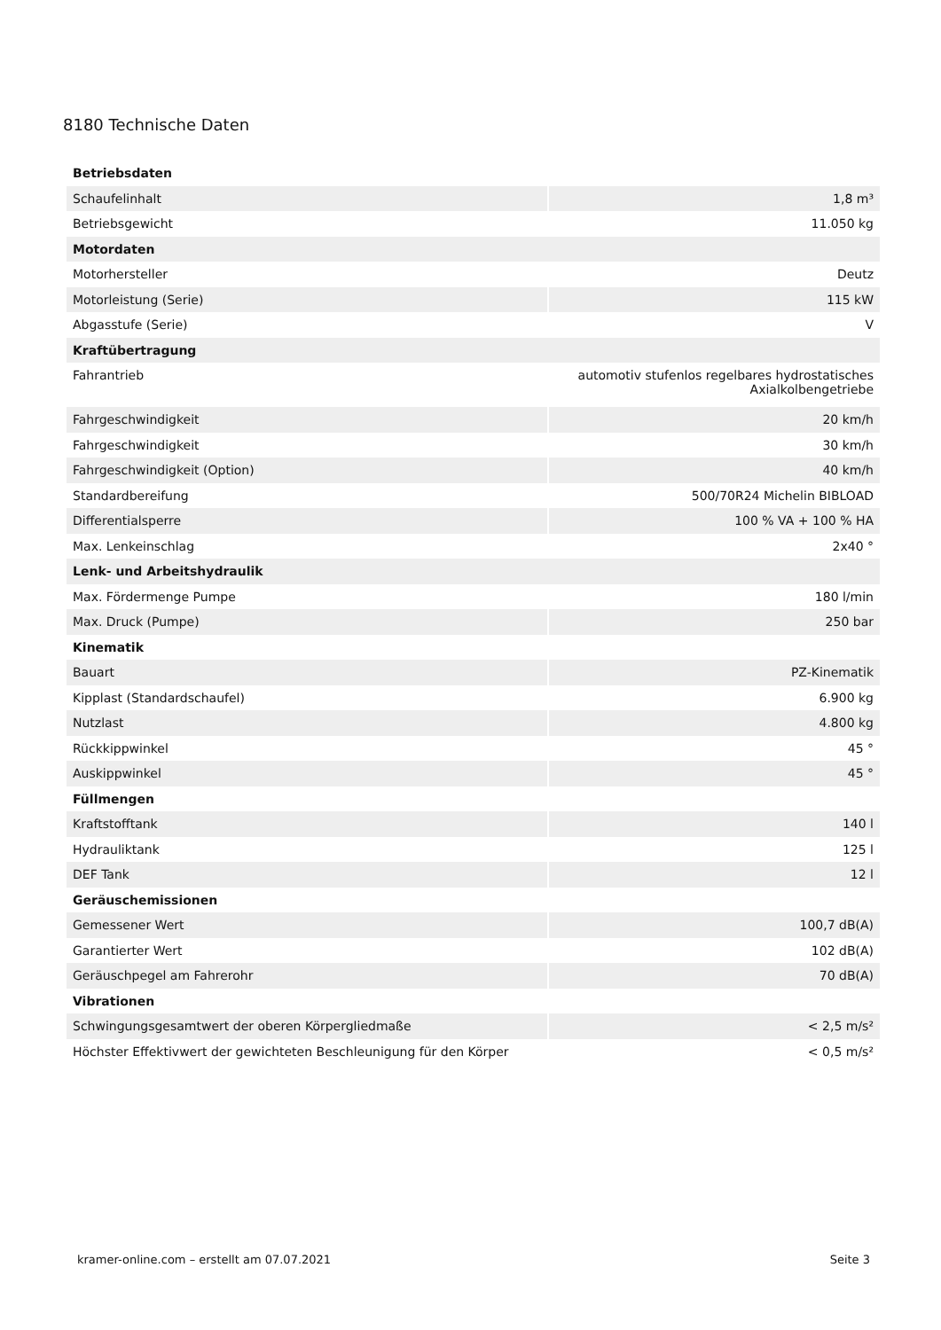8180 Technische Daten
| Betriebsdaten | |
| Schaufelinhalt | 1,8 m³ |
| Betriebsgewicht | 11.050 kg |
| Motordaten | |
| Motorhersteller | Deutz |
| Motorleistung (Serie) | 115 kW |
| Abgasstufe (Serie) | V |
| Kraftübertragung | |
| Fahrantrieb | automotiv stufenlos regelbares hydrostatisches Axialkolbengetriebe |
| Fahrgeschwindigkeit | 20 km/h |
| Fahrgeschwindigkeit | 30 km/h |
| Fahrgeschwindigkeit (Option) | 40 km/h |
| Standardbereifung | 500/70R24 Michelin BIBLOAD |
| Differentialsperre | 100 % VA + 100 % HA |
| Max. Lenkeinschlag | 2x40 ° |
| Lenk- und Arbeitshydraulik | |
| Max. Fördermenge Pumpe | 180 l/min |
| Max. Druck (Pumpe) | 250 bar |
| Kinematik | |
| Bauart | PZ-Kinematik |
| Kipplast (Standardschaufel) | 6.900 kg |
| Nutzlast | 4.800 kg |
| Rückkippwinkel | 45 ° |
| Auskippwinkel | 45 ° |
| Füllmengen | |
| Kraftstofftank | 140 l |
| Hydrauliktank | 125 l |
| DEF Tank | 12 l |
| Geräuschemissionen | |
| Gemessener Wert | 100,7 dB(A) |
| Garantierter Wert | 102 dB(A) |
| Geräuschpegel am Fahrerohr | 70 dB(A) |
| Vibrationen | |
| Schwingungsgesamtwert der oberen Körpergliedmaße | < 2,5 m/s² |
| Höchster Effektivwert der gewichteten Beschleunigung für den Körper | < 0,5 m/s² |
kramer-online.com – erstellt am 07.07.2021 Seite 3